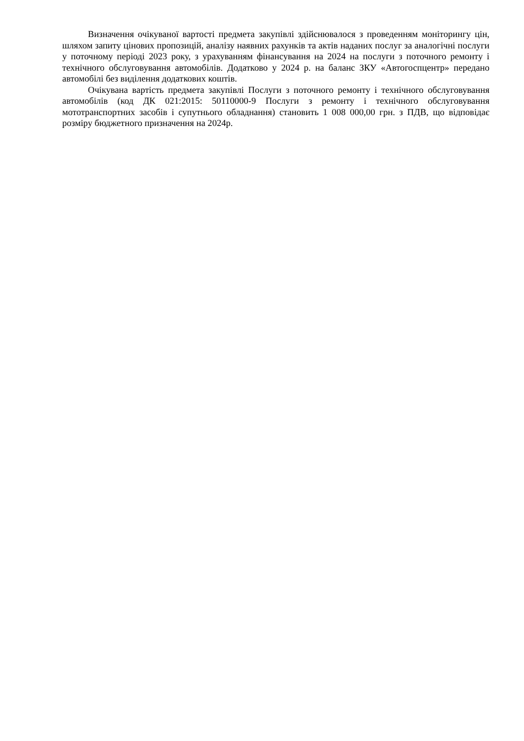Визначення очікуваної вартості предмета закупівлі здійснювалося з проведенням моніторингу цін, шляхом запиту цінових пропозицій, аналізу наявних рахунків та актів наданих послуг за аналогічні послуги у поточному періоді 2023 року, з урахуванням фінансування на 2024 на послуги з поточного ремонту і технічного обслуговування автомобілів. Додатково у 2024 р. на баланс ЗКУ «Автогоспцентр» передано автомобілі без виділення додаткових коштів.
Очікувана вартість предмета закупівлі Послуги з поточного ремонту і технічного обслуговування автомобілів (код ДК 021:2015: 50110000-9 Послуги з ремонту і технічного обслуговування мототранспортних засобів і супутнього обладнання) становить 1 008 000,00 грн. з ПДВ, що відповідає розміру бюджетного призначення на 2024р.